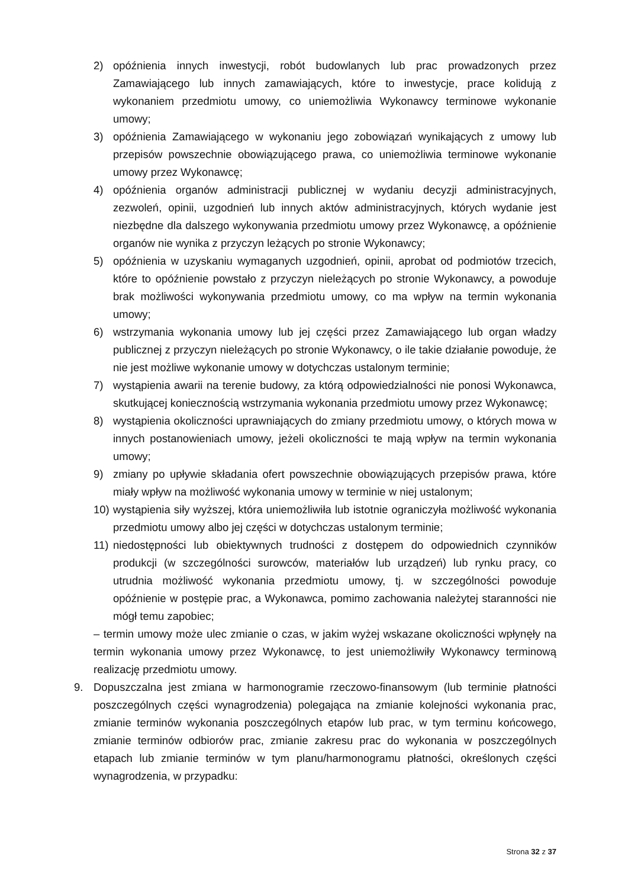2) opóźnienia innych inwestycji, robót budowlanych lub prac prowadzonych przez Zamawiającego lub innych zamawiających, które to inwestycje, prace kolidują z wykonaniem przedmiotu umowy, co uniemożliwia Wykonawcy terminowe wykonanie umowy;
3) opóźnienia Zamawiającego w wykonaniu jego zobowiązań wynikających z umowy lub przepisów powszechnie obowiązującego prawa, co uniemożliwia terminowe wykonanie umowy przez Wykonawcę;
4) opóźnienia organów administracji publicznej w wydaniu decyzji administracyjnych, zezwoleń, opinii, uzgodnień lub innych aktów administracyjnych, których wydanie jest niezbędne dla dalszego wykonywania przedmiotu umowy przez Wykonawcę, a opóźnienie organów nie wynika z przyczyn leżących po stronie Wykonawcy;
5) opóźnienia w uzyskaniu wymaganych uzgodnień, opinii, aprobat od podmiotów trzecich, które to opóźnienie powstało z przyczyn nieleżących po stronie Wykonawcy, a powoduje brak możliwości wykonywania przedmiotu umowy, co ma wpływ na termin wykonania umowy;
6) wstrzymania wykonania umowy lub jej części przez Zamawiającego lub organ władzy publicznej z przyczyn nieleżących po stronie Wykonawcy, o ile takie działanie powoduje, że nie jest możliwe wykonanie umowy w dotychczas ustalonym terminie;
7) wystąpienia awarii na terenie budowy, za którą odpowiedzialności nie ponosi Wykonawca, skutkującej koniecznością wstrzymania wykonania przedmiotu umowy przez Wykonawcę;
8) wystąpienia okoliczności uprawniających do zmiany przedmiotu umowy, o których mowa w innych postanowieniach umowy, jeżeli okoliczności te mają wpływ na termin wykonania umowy;
9) zmiany po upływie składania ofert powszechnie obowiązujących przepisów prawa, które miały wpływ na możliwość wykonania umowy w terminie w niej ustalonym;
10) wystąpienia siły wyższej, która uniemożliwiła lub istotnie ograniczyła możliwość wykonania przedmiotu umowy albo jej części w dotychczas ustalonym terminie;
11) niedostępności lub obiektywnych trudności z dostępem do odpowiednich czynników produkcji (w szczególności surowców, materiałów lub urządzeń) lub rynku pracy, co utrudnia możliwość wykonania przedmiotu umowy, tj. w szczególności powoduje opóźnienie w postępie prac, a Wykonawca, pomimo zachowania należytej staranności nie mógł temu zapobiec;
– termin umowy może ulec zmianie o czas, w jakim wyżej wskazane okoliczności wpłynęły na termin wykonania umowy przez Wykonawcę, to jest uniemożliwiły Wykonawcy terminową realizację przedmiotu umowy.
9. Dopuszczalna jest zmiana w harmonogramie rzeczowo-finansowym (lub terminie płatności poszczególnych części wynagrodzenia) polegająca na zmianie kolejności wykonania prac, zmianie terminów wykonania poszczególnych etapów lub prac, w tym terminu końcowego, zmianie terminów odbiorów prac, zmianie zakresu prac do wykonania w poszczególnych etapach lub zmianie terminów w tym planu/harmonogramu płatności, określonych części wynagrodzenia, w przypadku:
Strona 32 z 37